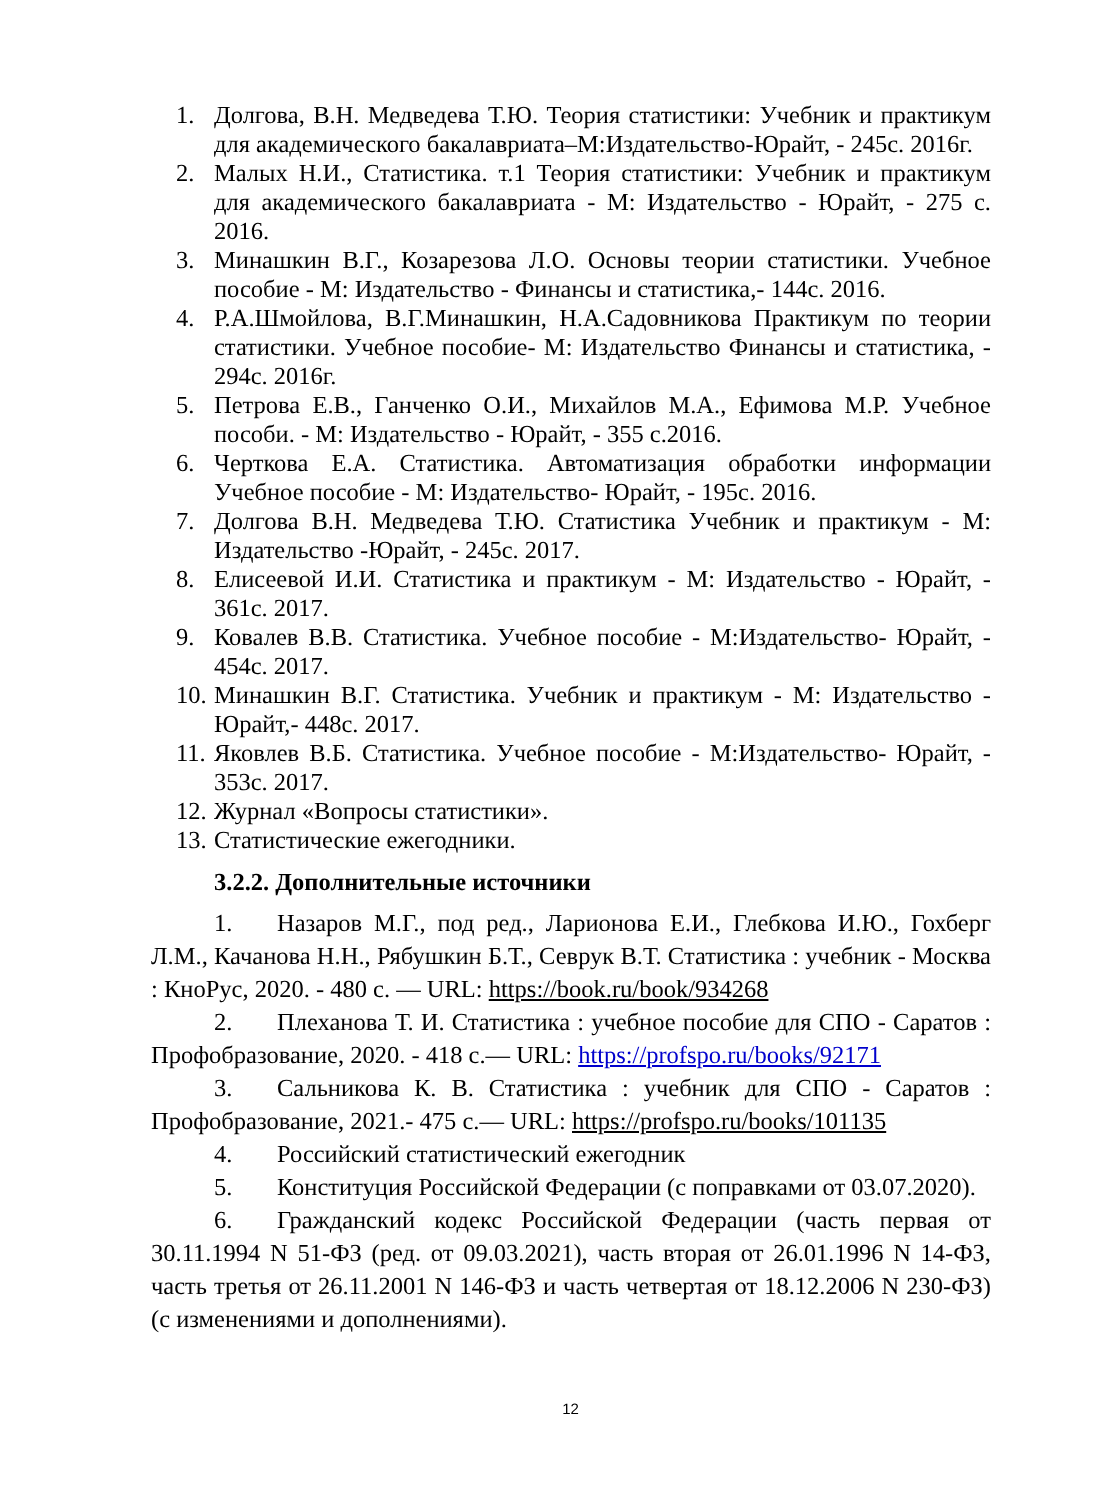1. Долгова, В.Н. Медведева Т.Ю. Теория статистики: Учебник и практикум для академического бакалавриата–М:Издательство-Юрайт, - 245с. 2016г.
2. Малых Н.И., Статистика. т.1 Теория статистики: Учебник и практикум для академического бакалавриата - М: Издательство - Юрайт, - 275 с. 2016.
3. Минашкин В.Г., Козарезова Л.О. Основы теории статистики. Учебное пособие - М: Издательство - Финансы и статистика,- 144с. 2016.
4. Р.А.Шмойлова, В.Г.Минашкин, Н.А.Садовникова Практикум по теории статистики. Учебное пособие- М: Издательство Финансы и статистика, - 294с. 2016г.
5. Петрова Е.В., Ганченко О.И., Михайлов М.А., Ефимова М.Р. Учебное пособи. - М: Издательство - Юрайт, - 355 с.2016.
6. Черткова Е.А. Статистика. Автоматизация обработки информации Учебное пособие - М: Издательство- Юрайт, - 195с. 2016.
7. Долгова В.Н. Медведева Т.Ю. Статистика Учебник и практикум - М: Издательство -Юрайт, - 245с. 2017.
8. Елисеевой И.И. Статистика и практикум - М: Издательство - Юрайт, - 361с. 2017.
9. Ковалев В.В. Статистика. Учебное пособие - М:Издательство- Юрайт, - 454с. 2017.
10.
Минашкин В.Г. Статистика. Учебник и практикум - М: Издательство - Юрайт,- 448с. 2017.
11.
Яковлев В.Б. Статистика. Учебное пособие - М:Издательство- Юрайт, - 353с. 2017.
12.
Журнал «Вопросы статистики».
13.
Статистические ежегодники.
3.2.2. Дополнительные источники
1. Назаров М.Г., под ред., Ларионова Е.И., Глебкова И.Ю., Гохберг Л.М., Качанова Н.Н., Рябушкин Б.Т., Севрук В.Т. Статистика : учебник - Москва : КноРус, 2020. - 480 с. — URL: https://book.ru/book/934268
2. Плеханова Т. И. Статистика : учебное пособие для СПО - Саратов : Профобразование, 2020. - 418 с.— URL: https://profspo.ru/books/92171
3. Сальникова К. В. Статистика : учебник для СПО - Саратов : Профобразование, 2021.- 475 с.— URL: https://profspo.ru/books/101135
4. Российский статистический ежегодник
5. Конституция Российской Федерации (с поправками от 03.07.2020).
6. Гражданский кодекс Российской Федерации (часть первая от 30.11.1994 N 51-ФЗ (ред. от 09.03.2021), часть вторая от 26.01.1996 N 14-ФЗ, часть третья от 26.11.2001 N 146-ФЗ и часть четвертая от 18.12.2006 N 230-ФЗ) (с изменениями и дополнениями).
12